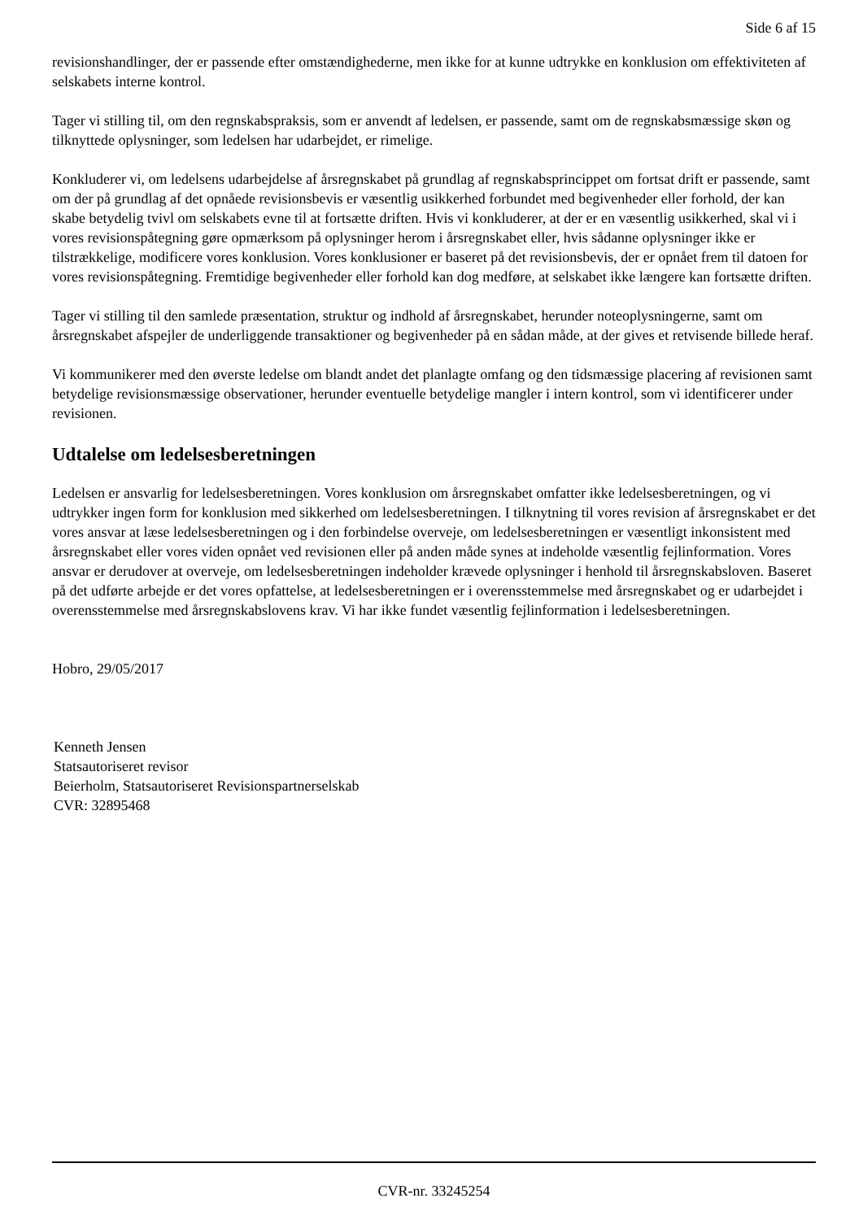Side 6 af 15
revisionshandlinger, der er passende efter omstændighederne, men ikke for at kunne udtrykke en konklusion om effektiviteten af selskabets interne kontrol.
Tager vi stilling til, om den regnskabspraksis, som er anvendt af ledelsen, er passende, samt om de regnskabsmæssige skøn og tilknyttede oplysninger, som ledelsen har udarbejdet, er rimelige.
Konkluderer vi, om ledelsens udarbejdelse af årsregnskabet på grundlag af regnskabsprincippet om fortsat drift er passende, samt om der på grundlag af det opnåede revisionsbevis er væsentlig usikkerhed forbundet med begivenheder eller forhold, der kan skabe betydelig tvivl om selskabets evne til at fortsætte driften. Hvis vi konkluderer, at der er en væsentlig usikkerhed, skal vi i vores revisionspåtegning gøre opmærksom på oplysninger herom i årsregnskabet eller, hvis sådanne oplysninger ikke er tilstrækkelige, modificere vores konklusion. Vores konklusioner er baseret på det revisionsbevis, der er opnået frem til datoen for vores revisionspåtegning. Fremtidige begivenheder eller forhold kan dog medføre, at selskabet ikke længere kan fortsætte driften.
Tager vi stilling til den samlede præsentation, struktur og indhold af årsregnskabet, herunder noteoplysningerne, samt om årsregnskabet afspejler de underliggende transaktioner og begivenheder på en sådan måde, at der gives et retvisende billede heraf.
Vi kommunikerer med den øverste ledelse om blandt andet det planlagte omfang og den tidsmæssige placering af revisionen samt betydelige revisionsmæssige observationer, herunder eventuelle betydelige mangler i intern kontrol, som vi identificerer under revisionen.
Udtalelse om ledelsesberetningen
Ledelsen er ansvarlig for ledelsesberetningen. Vores konklusion om årsregnskabet omfatter ikke ledelsesberetningen, og vi udtrykker ingen form for konklusion med sikkerhed om ledelsesberetningen. I tilknytning til vores revision af årsregnskabet er det vores ansvar at læse ledelsesberetningen og i den forbindelse overveje, om ledelsesberetningen er væsentligt inkonsistent med årsregnskabet eller vores viden opnået ved revisionen eller på anden måde synes at indeholde væsentlig fejlinformation. Vores ansvar er derudover at overveje, om ledelsesberetningen indeholder krævede oplysninger i henhold til årsregnskabsloven. Baseret på det udførte arbejde er det vores opfattelse, at ledelsesberetningen er i overensstemmelse med årsregnskabet og er udarbejdet i overensstemmelse med årsregnskabslovens krav. Vi har ikke fundet væsentlig fejlinformation i ledelsesberetningen.
Hobro, 29/05/2017
Kenneth Jensen
Statsautoriseret revisor
Beierholm, Statsautoriseret Revisionspartnerselskab
CVR: 32895468
CVR-nr. 33245254